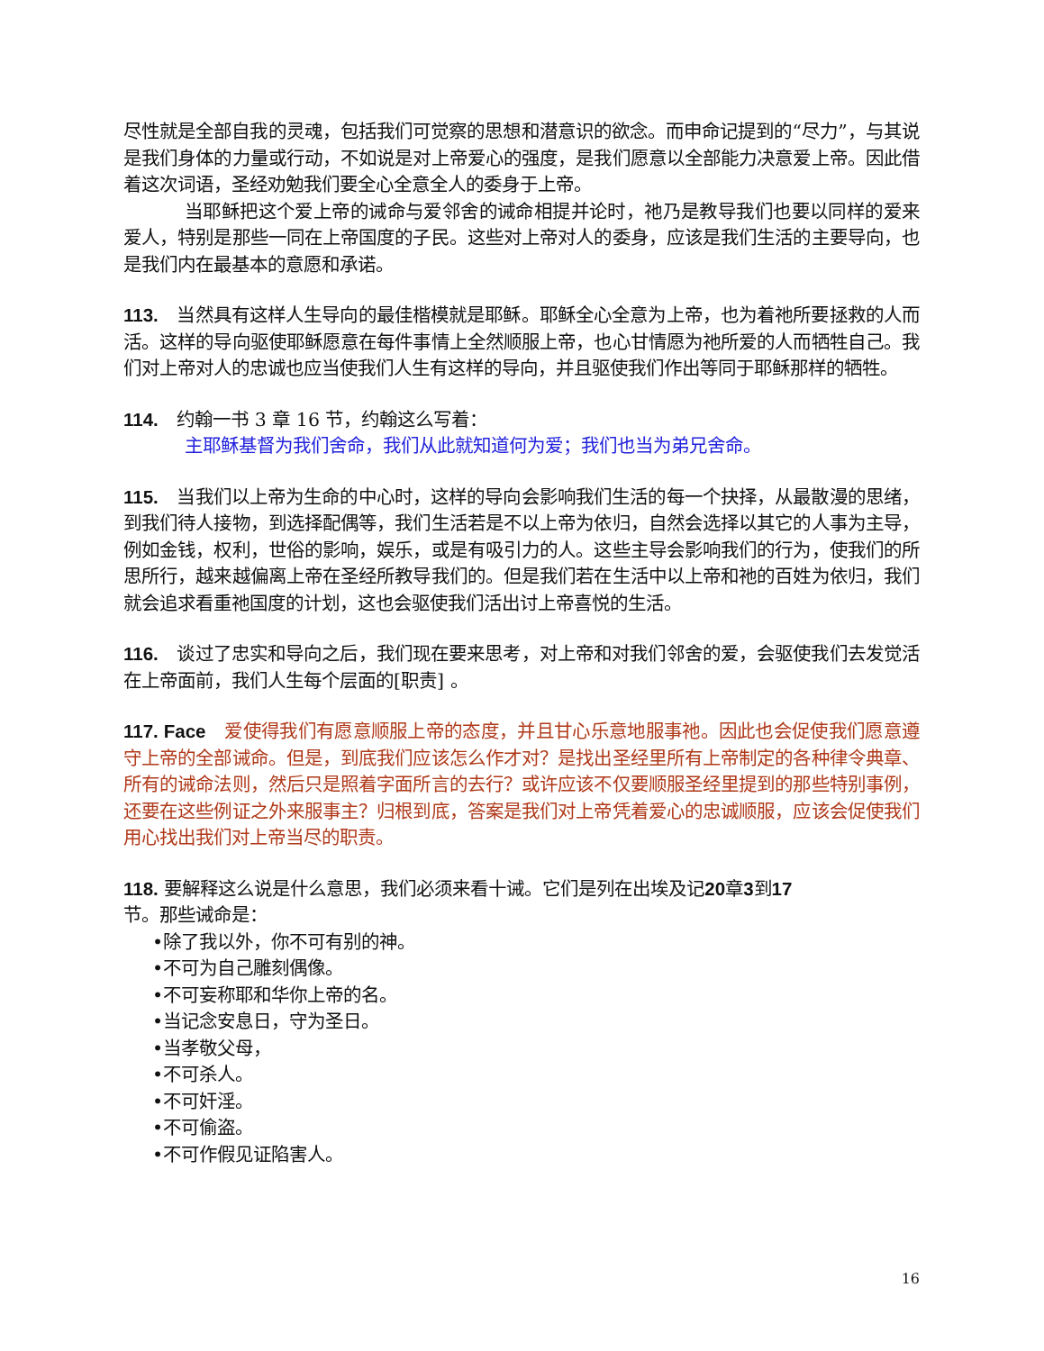尽性就是全部自我的灵魂，包括我们可觉察的思想和潜意识的欲念。而申命记提到的“尽力”，与其说是我们身体的力量或行动，不如说是对上帝爱心的强度，是我们愿意以全部能力决意爱上帝。因此借着这次词语，圣经劝勉我们要全心全意全人的委身于上帝。
当耶稣把这个爱上帝的诫命与爱邻舍的诫命相提并论时，祂乃是教导我们也要以同样的爱来爱人，特别是那些一同在上帝国度的子民。这些对上帝对人的委身，应该是我们生活的主要导向，也是我们内在最基本的意愿和承诺。
113. 当然具有这样人生导向的最佳楷模就是耶稣。耶稣全心全意为上帝，也为着祂所要拯救的人而活。这样的导向驱使耶稣愿意在每件事情上全然顺服上帝，也心甘情愿为祂所爱的人而牺牲自己。我们对上帝对人的忠诚也应当使我们人生有这样的导向，并且驱使我们作出等同于耶稣那样的牺牲。
114. 约翰一书 3 章 16 节，约翰这么写着：
主耶稣基督为我们舍命，我们从此就知道何为爱；我们也当为弟兄舍命。
115. 当我们以上帝为生命的中心时，这样的导向会影响我们生活的每一个抉择，从最散漫的思绪，到我们待人接物，到选择配偶等，我们生活若是不以上帝为依归，自然会选择以其它的人事为主导，例如金钱，权利，世俗的影响，娱乐，或是有吸引力的人。这些主导会影响我们的行为，使我们的所思所行，越来越偏离上帝在圣经所教导我们的。但是我们若在生活中以上帝和祂的百姓为依归，我们就会追求看重祂国度的计划，这也会驱使我们活出讨上帝喜悦的生活。
116. 谈过了忠实和导向之后，我们现在要来思考，对上帝和对我们邻舍的爱，会驱使我们去发觉活在上帝面前，我们人生每个层面的[职责] 。
117. Face 爱使得我们有愿意顺服上帝的态度，并且甘心乐意地服事祂。因此也会促使我们愿意遵守上帝的全部诫命。但是，到底我们应该怎么作才对？是找出圣经里所有上帝制定的各种律令典章、所有的诫命法则，然后只是照着字面所言的去行？或许应该不仅要顺服圣经里提到的那些特别事例，还要在这些例证之外来服事主？归根到底，答案是我们对上帝凭着爱心的忠诚顺服，应该会促使我们用心找出我们对上帝当尽的职责。
118. 要解释这么说是什么意思，我们必须来看十诫。它们是列在出埃及记20章3到17
节。那些诫命是：
•除了我以外，你不可有别的神。
•不可为自己雕刻偶像。
•不可妄称耶和华你上帝的名。
•当记念安息日，守为圣日。
•当孝敬父母，
•不可杀人。
•不可奸淫。
•不可偷盗。
•不可作假见证陷害人。
16